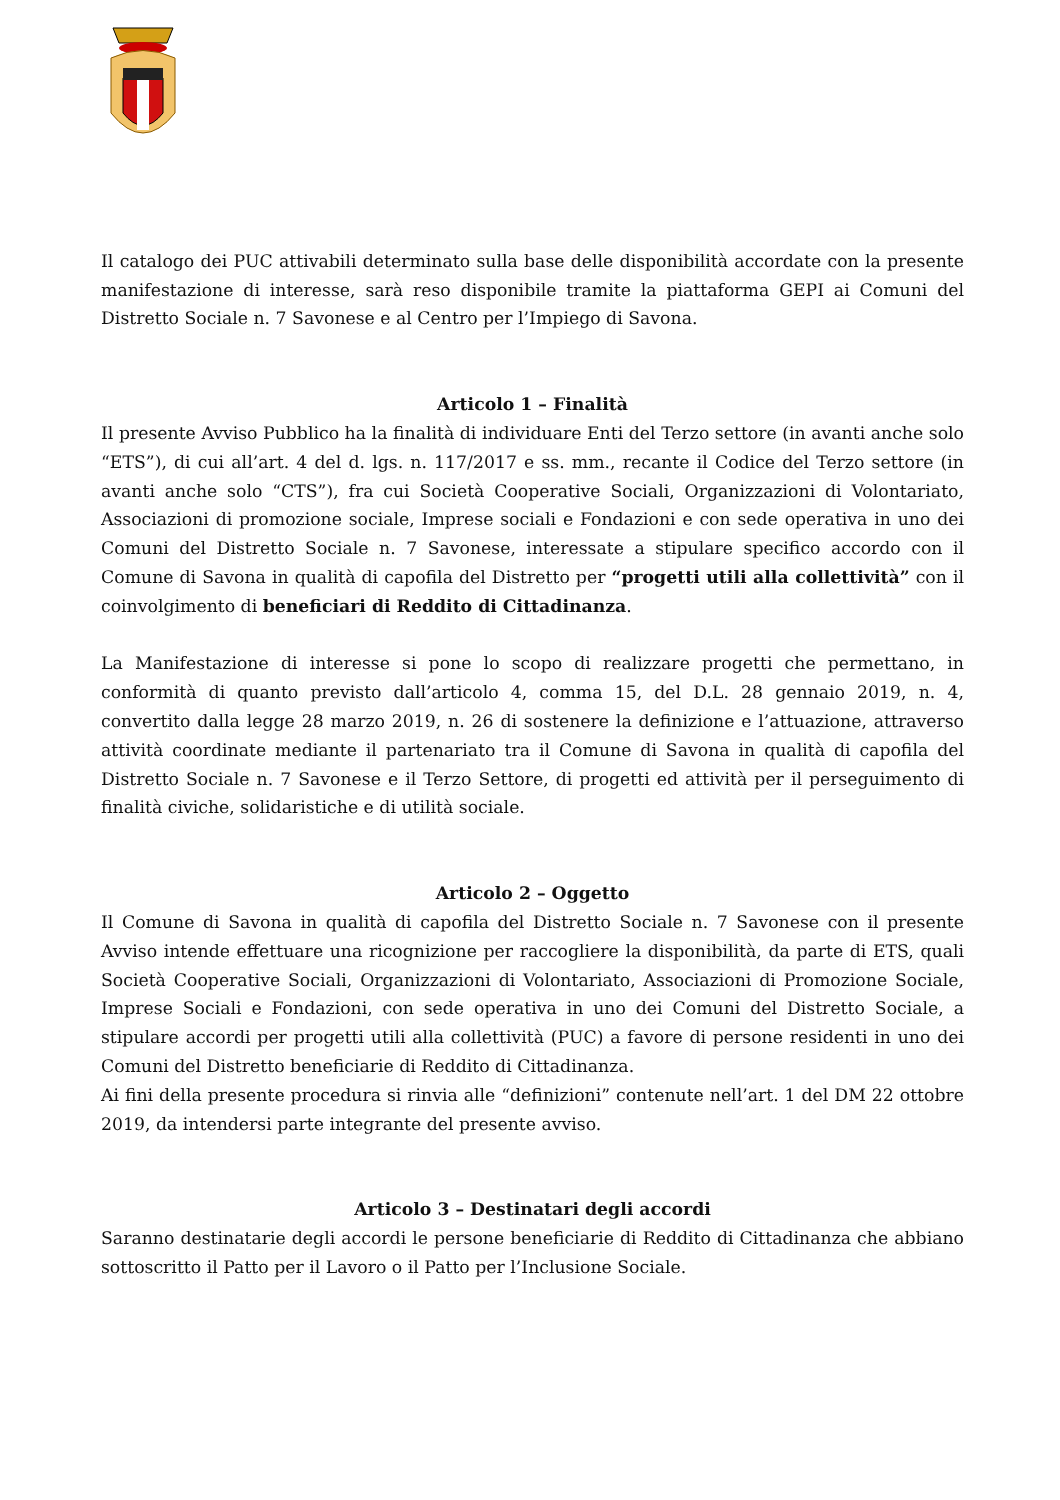Il catalogo dei PUC attivabili determinato sulla base delle disponibilità accordate con la presente manifestazione di interesse, sarà reso disponibile tramite la piattaforma GEPI ai Comuni del Distretto Sociale n. 7 Savonese e al Centro per l’Impiego di Savona.
Articolo 1 – Finalità
Il presente Avviso Pubblico ha la finalità di individuare Enti del Terzo settore (in avanti anche solo “ETS”), di cui all’art. 4 del d. lgs. n. 117/2017 e ss. mm., recante il Codice del Terzo settore (in avanti anche solo “CTS”), fra cui Società Cooperative Sociali, Organizzazioni di Volontariato, Associazioni di promozione sociale, Imprese sociali e Fondazioni e con sede operativa in uno dei Comuni del Distretto Sociale n. 7 Savonese, interessate a stipulare specifico accordo con il Comune di Savona in qualità di capofila del Distretto per “progetti utili alla collettività” con il coinvolgimento di beneficiari di Reddito di Cittadinanza.
La Manifestazione di interesse si pone lo scopo di realizzare progetti che permettano, in conformità di quanto previsto dall’articolo 4, comma 15, del D.L. 28 gennaio 2019, n. 4, convertito dalla legge 28 marzo 2019, n. 26 di sostenere la definizione e l’attuazione, attraverso attività coordinate mediante il partenariato tra il Comune di Savona in qualità di capofila del Distretto Sociale n. 7 Savonese e il Terzo Settore, di progetti ed attività per il perseguimento di finalità civiche, solidaristiche e di utilità sociale.
Articolo 2 – Oggetto
Il Comune di Savona in qualità di capofila del Distretto Sociale n. 7 Savonese con il presente Avviso intende effettuare una ricognizione per raccogliere la disponibilità, da parte di ETS, quali Società Cooperative Sociali, Organizzazioni di Volontariato, Associazioni di Promozione Sociale, Imprese Sociali e Fondazioni, con sede operativa in uno dei Comuni del Distretto Sociale, a stipulare accordi per progetti utili alla collettività (PUC) a favore di persone residenti in uno dei Comuni del Distretto beneficiarie di Reddito di Cittadinanza.
Ai fini della presente procedura si rinvia alle “definizioni” contenute nell’art. 1 del DM 22 ottobre 2019, da intendersi parte integrante del presente avviso.
Articolo 3 – Destinatari degli accordi
Saranno destinatarie degli accordi le persone beneficiarie di Reddito di Cittadinanza che abbiano sottoscritto il Patto per il Lavoro o il Patto per l’Inclusione Sociale.